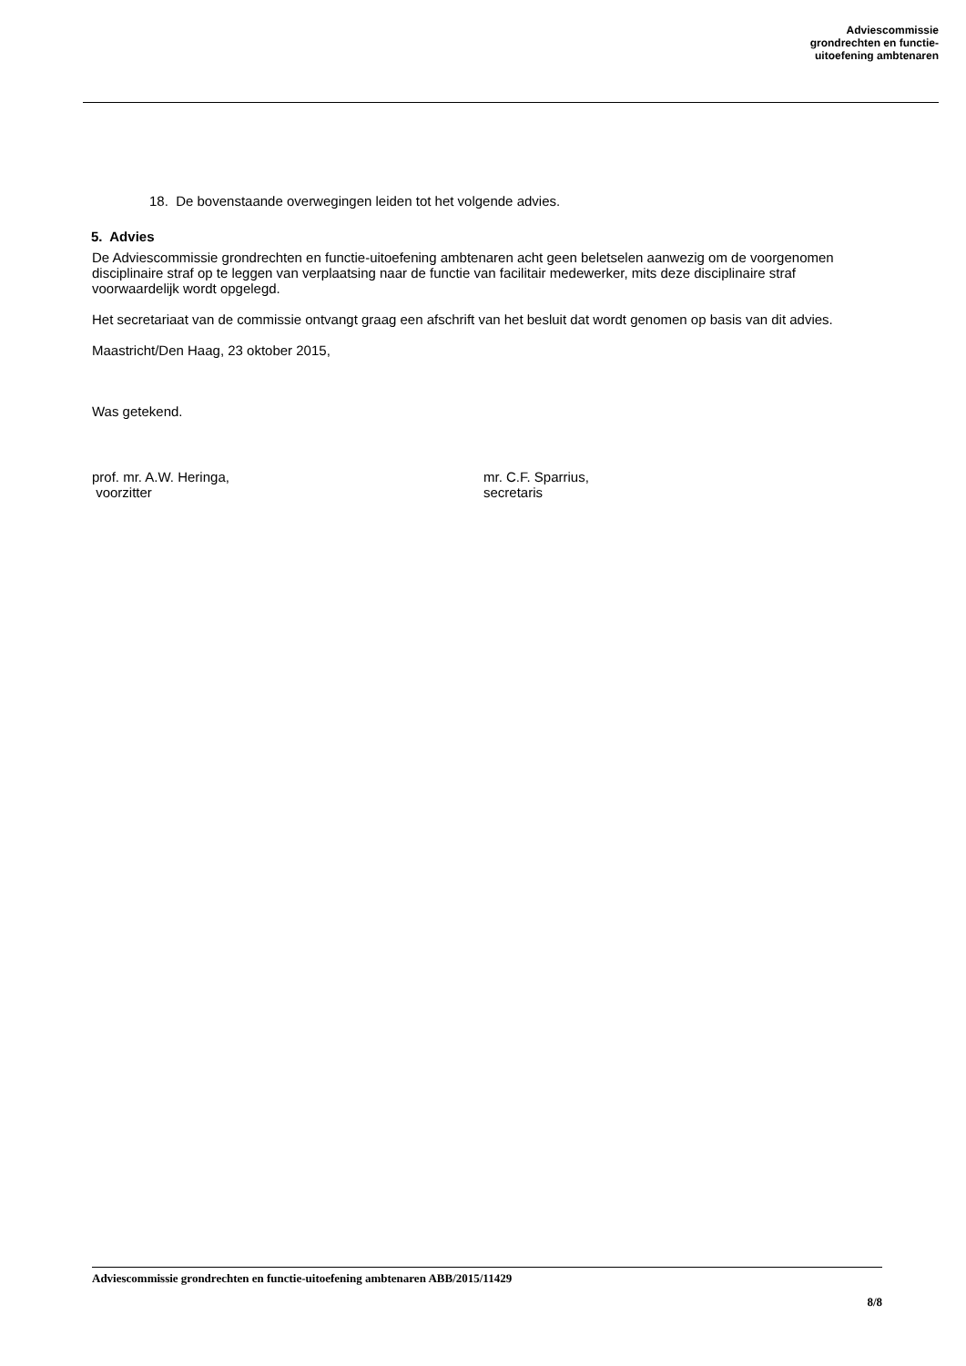Adviescommissie
grondrechten en functie-
uitoefening ambtenaren
18. De bovenstaande overwegingen leiden tot het volgende advies.
5. Advies
De Adviescommissie grondrechten en functie-uitoefening ambtenaren acht geen beletselen aanwezig om de voorgenomen disciplinaire straf op te leggen van verplaatsing naar de functie van facilitair medewerker, mits deze disciplinaire straf voorwaardelijk wordt opgelegd.
Het secretariaat van de commissie ontvangt graag een afschrift van het besluit dat wordt genomen op basis van dit advies.
Maastricht/Den Haag, 23 oktober 2015,
Was getekend.
prof. mr. A.W. Heringa,
voorzitter
mr. C.F. Sparrius,
secretaris
Adviescommissie grondrechten en functie-uitoefening ambtenaren ABB/2015/11429
8/8